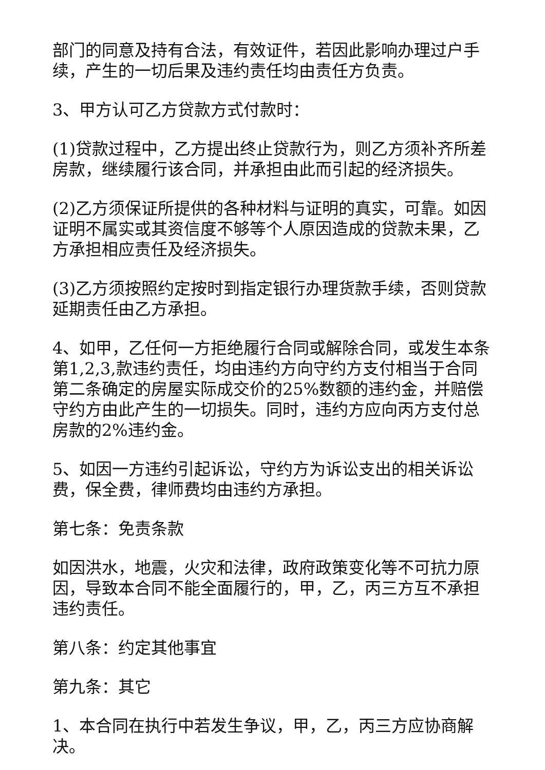部门的同意及持有合法，有效证件，若因此影响办理过户手续，产生的一切后果及违约责任均由责任方负责。
3、甲方认可乙方贷款方式付款时：
(1)贷款过程中，乙方提出终止贷款行为，则乙方须补齐所差房款，继续履行该合同，并承担由此而引起的经济损失。
(2)乙方须保证所提供的各种材料与证明的真实，可靠。如因证明不属实或其资信度不够等个人原因造成的贷款未果，乙方承担相应责任及经济损失。
(3)乙方须按照约定按时到指定银行办理货款手续，否则贷款延期责任由乙方承担。
4、如甲，乙任何一方拒绝履行合同或解除合同，或发生本条第1,2,3,款违约责任，均由违约方向守约方支付相当于合同第二条确定的房屋实际成交价的25%数额的违约金，并赔偿守约方由此产生的一切损失。同时，违约方应向丙方支付总房款的2%违约金。
5、如因一方违约引起诉讼，守约方为诉讼支出的相关诉讼费，保全费，律师费均由违约方承担。
第七条：免责条款
如因洪水，地震，火灾和法律，政府政策变化等不可抗力原因，导致本合同不能全面履行的，甲，乙，丙三方互不承担违约责任。
第八条：约定其他事宜
第九条：其它
1、本合同在执行中若发生争议，甲，乙，丙三方应协商解决。